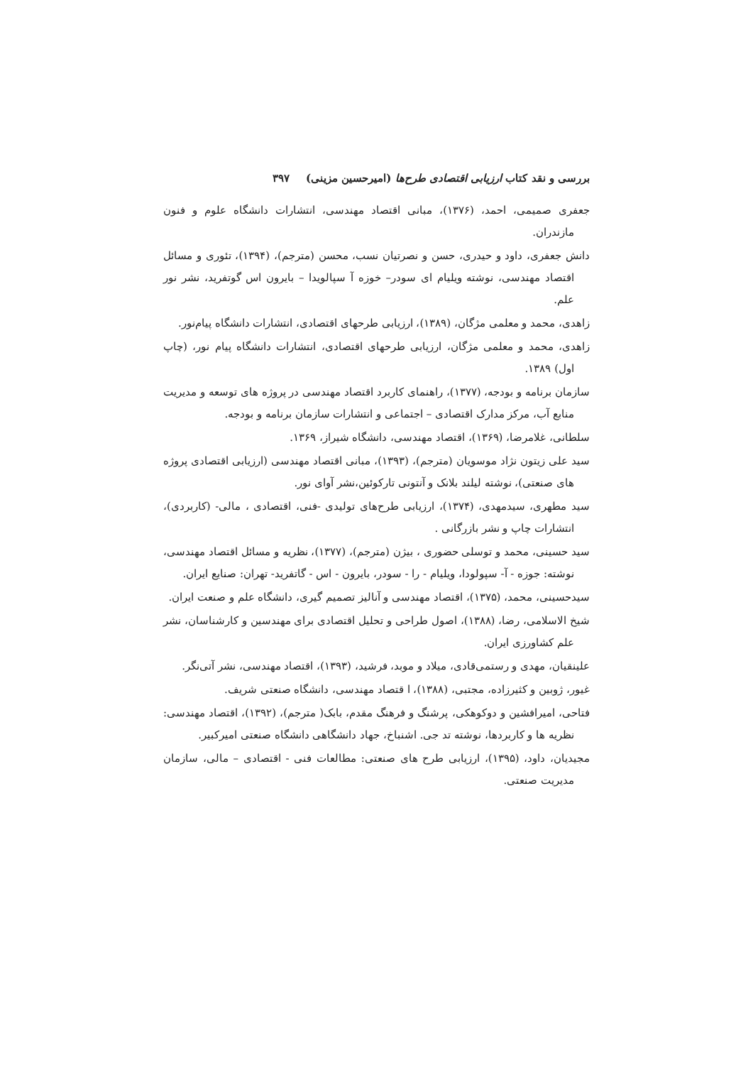بررسی و نقد کتاب ارزیابی اقتصادی طرح‌ها (امیرحسین مزینی) ۳۹۷
جعفری صمیمی، احمد، (۱۳۷۶)، مبانی اقتصاد مهندسی، انتشارات دانشگاه علوم و فنون مازندران.
دانش جعفری، داود و حیدری، حسن و نصرتیان نسب، محسن (مترجم)، (۱۳۹۴)، تئوری و مسائل اقتصاد مهندسی، نوشته ویلیام ای سودر– خوزه آ سپالویدا – بایرون اس گوتفرید، نشر نور علم.
زاهدی، محمد و معلمی مژگان، (۱۳۸۹)، ارزیابی طرحهای اقتصادی، انتشارات دانشگاه پیام‌نور.
زاهدی، محمد و معلمی مژگان، ارزیابی طرحهای اقتصادی، انتشارات دانشگاه پیام نور، (چاپ اول) ۱۳۸۹.
سازمان برنامه و بودجه، (۱۳۷۷)، راهنمای کاربرد اقتصاد مهندسی در پروژه های توسعه و مدیریت منابع آب، مرکز مدارک اقتصادی – اجتماعی و انتشارات سازمان برنامه و بودجه.
سلطانی، غلامرضا، (۱۳۶۹)، اقتصاد مهندسی، دانشگاه شیراز، ۱۳۶۹.
سید علی زیتون نژاد موسویان (مترجم)، (۱۳۹۳)، مبانی اقتصاد مهندسی (ارزیابی اقتصادی پروژه های صنعتی)، نوشته لیلند بلانک و آنتونی تارکوئین،نشر آوای نور.
سید مطهری، سیدمهدی، (۱۳۷۴)، ارزیابی طرح‌های تولیدی -فنی، اقتصادی ، مالی- (کاربردی)، انتشارات چاپ و نشر بازرگانی .
سید حسینی، محمد و توسلی حضوری ، بیژن (مترجم)، (۱۳۷۷)، نظریه و مسائل اقتصاد مهندسی، نوشته: جوزه - آ- سپولودا، ویلیام - را - سودر، بایرون - اس - گاتفرید- تهران: صنایع ایران.
سیدحسینی، محمد، (۱۳۷۵)، اقتصاد مهندسی و آنالیز تصمیم گیری، دانشگاه علم و صنعت ایران.
شیخ الاسلامی، رضا، (۱۳۸۸)، اصول طراحی و تحلیل اقتصادی برای مهندسین و کارشناسان، نشر علم کشاورزی ایران.
علینقیان، مهدی و رستمی‌قادی، میلاد و موبد، فرشید، (۱۳۹۳)، اقتصاد مهندسی، نشر آتی‌نگر.
غیور، ژوبین و کثیرزاده، مجتبی، (۱۳۸۸)، ا قتصاد مهندسی، دانشگاه صنعتی شریف.
فتاحی، امیرافشین و دوکوهکی، پرشنگ و فرهنگ مقدم، بابک( مترجم)، (۱۳۹۲)، اقتصاد مهندسی: نظریه ها و کاربردها، نوشته تد جی. اشنباخ، جهاد دانشگاهی دانشگاه صنعتی امیرکبیر.
مجیدیان، داود، (۱۳۹۵)، ارزیابی طرح های صنعتی: مطالعات فنی - اقتصادی – مالی، سازمان مدیریت صنعتی.